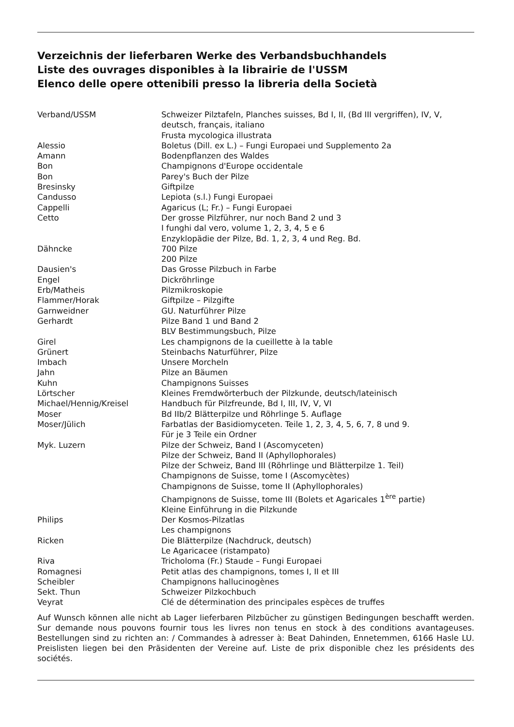Verzeichnis der lieferbaren Werke des Verbandsbuchhandels
Liste des ouvrages disponibles à la librairie de l'USSM
Elenco delle opere ottenibili presso la libreria della Società
| Verband/USSM | Schweizer Pilztafeln, Planches suisses, Bd I, II, (Bd III vergriffen), IV, V, deutsch, français, italiano |
| | Frusta mycologica illustrata |
| Alessio | Boletus (Dill. ex L.) – Fungi Europaei und Supplemento 2a |
| Amann | Bodenpflanzen des Waldes |
| Bon | Champignons d'Europe occidentale |
| Bon | Parey's Buch der Pilze |
| Bresinsky | Giftpilze |
| Candusso | Lepiota (s.l.) Fungi Europaei |
| Cappelli | Agaricus (L; Fr.) – Fungi Europaei |
| Cetto | Der grosse Pilzführer, nur noch Band 2 und 3 |
| | I funghi dal vero, volume 1, 2, 3, 4, 5 e 6 |
| | Enzyklopädie der Pilze, Bd. 1, 2, 3, 4 und Reg. Bd. |
| Dähncke | 700 Pilze |
| | 200 Pilze |
| Dausien's | Das Grosse Pilzbuch in Farbe |
| Engel | Dickröhrlinge |
| Erb/Matheis | Pilzmikroskopie |
| Flammer/Horak | Giftpilze – Pilzgifte |
| Garnweidner | GU. Naturführer Pilze |
| Gerhardt | Pilze Band 1 und Band 2 |
| | BLV Bestimmungsbuch, Pilze |
| Girel | Les champignons de la cueillette à la table |
| Grünert | Steinbachs Naturführer, Pilze |
| Imbach | Unsere Morcheln |
| Jahn | Pilze an Bäumen |
| Kuhn | Champignons Suisses |
| Lörtscher | Kleines Fremdwörterbuch der Pilzkunde, deutsch/lateinisch |
| Michael/Hennig/Kreisel | Handbuch für Pilzfreunde, Bd I, III, IV, V, VI |
| Moser | Bd IIb/2 Blätterpilze und Röhrlinge 5. Auflage |
| Moser/Jülich | Farbatlas der Basidiomyceten. Teile 1, 2, 3, 4, 5, 6, 7, 8 und 9. |
| | Für je 3 Teile ein Ordner |
| Myk. Luzern | Pilze der Schweiz, Band I (Ascomyceten) |
| | Pilze der Schweiz, Band II (Aphyllophorales) |
| | Pilze der Schweiz, Band III (Röhrlinge und Blätterpilze 1. Teil) |
| | Champignons de Suisse, tome I (Ascomycètes) |
| | Champignons de Suisse, tome II (Aphyllophorales) |
| | Champignons de Suisse, tome III (Bolets et Agaricales 1<sup>ère</sup> partie) |
| | Kleine Einführung in die Pilzkunde |
| Philips | Der Kosmos-Pilzatlas |
| | Les champignons |
| Ricken | Die Blätterpilze (Nachdruck, deutsch) |
| | Le Agaricacee (ristampato) |
| Riva | Tricholoma (Fr.) Staude – Fungi Europaei |
| Romagnesi | Petit atlas des champignons, tomes I, II et III |
| Scheibler | Champignons hallucinogènes |
| Sekt. Thun | Schweizer Pilzkochbuch |
| Veyrat | Clé de détermination des principales espèces de truffes |
Auf Wunsch können alle nicht ab Lager lieferbaren Pilzbücher zu günstigen Bedingungen beschafft werden. Sur demande nous pouvons fournir tous les livres non tenus en stock à des conditions avantageuses. Bestellungen sind zu richten an: / Commandes à adresser à: Beat Dahinden, Ennetemmen, 6166 Hasle LU. Preislisten liegen bei den Präsidenten der Vereine auf. Liste de prix disponible chez les présidents des sociétés.